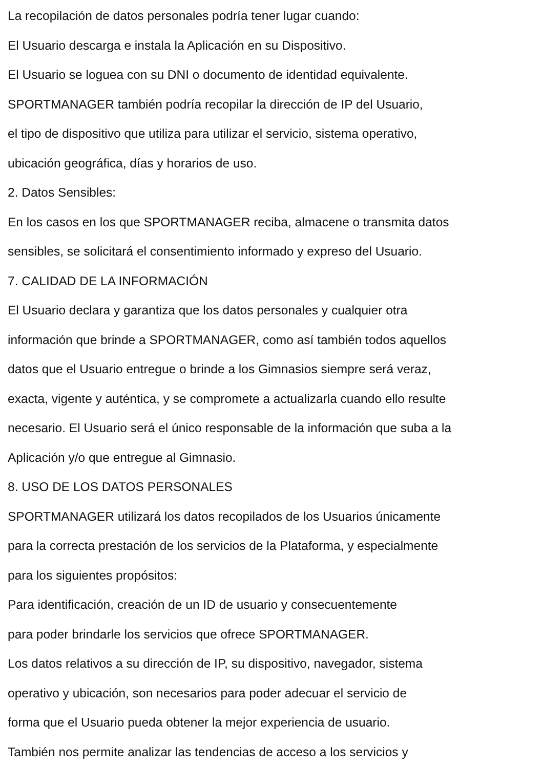La recopilación de datos personales podría tener lugar cuando:
El Usuario descarga e instala la Aplicación en su Dispositivo.
El Usuario se loguea con su DNI o documento de identidad equivalente.
SPORTMANAGER también podría recopilar la dirección de IP del Usuario,
el tipo de dispositivo que utiliza para utilizar el servicio, sistema operativo,
ubicación geográfica, días y horarios de uso.
2. Datos Sensibles:
En los casos en los que SPORTMANAGER reciba, almacene o transmita datos
sensibles, se solicitará el consentimiento informado y expreso del Usuario.
7. CALIDAD DE LA INFORMACIÓN
El Usuario declara y garantiza que los datos personales y cualquier otra
información que brinde a SPORTMANAGER, como así también todos aquellos
datos que el Usuario entregue o brinde a los Gimnasios siempre será veraz,
exacta, vigente y auténtica, y se compromete a actualizarla cuando ello resulte
necesario. El Usuario será el único responsable de la información que suba a la
Aplicación y/o que entregue al Gimnasio.
8. USO DE LOS DATOS PERSONALES
SPORTMANAGER utilizará los datos recopilados de los Usuarios únicamente
para la correcta prestación de los servicios de la Plataforma, y especialmente
para los siguientes propósitos:
Para identificación, creación de un ID de usuario y consecuentemente
para poder brindarle los servicios que ofrece SPORTMANAGER.
Los datos relativos a su dirección de IP, su dispositivo, navegador, sistema
operativo y ubicación, son necesarios para poder adecuar el servicio de
forma que el Usuario pueda obtener la mejor experiencia de usuario.
También nos permite analizar las tendencias de acceso a los servicios y